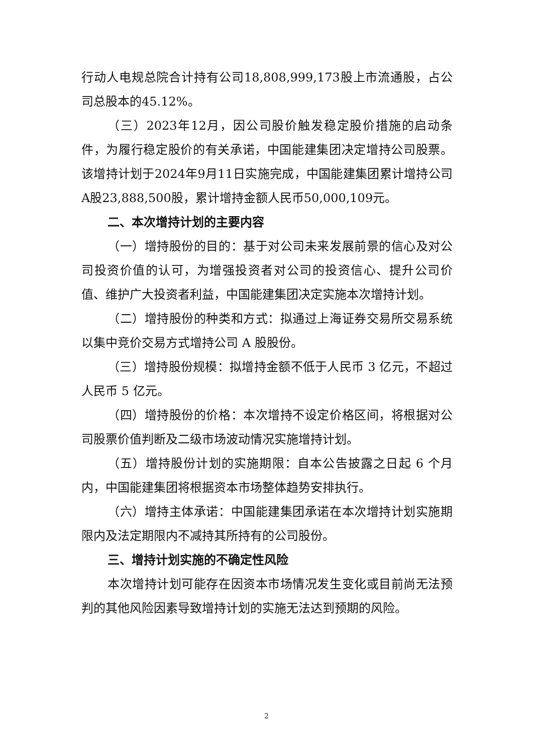行动人电规总院合计持有公司18,808,999,173股上市流通股，占公司总股本的45.12%。
（三）2023年12月，因公司股价触发稳定股价措施的启动条件，为履行稳定股价的有关承诺，中国能建集团决定增持公司股票。该增持计划于2024年9月11日实施完成，中国能建集团累计增持公司A股23,888,500股，累计增持金额人民币50,000,109元。
二、本次增持计划的主要内容
（一）增持股份的目的：基于对公司未来发展前景的信心及对公司投资价值的认可，为增强投资者对公司的投资信心、提升公司价值、维护广大投资者利益，中国能建集团决定实施本次增持计划。
（二）增持股份的种类和方式：拟通过上海证券交易所交易系统以集中竞价交易方式增持公司 A 股股份。
（三）增持股份规模：拟增持金额不低于人民币 3 亿元，不超过人民币 5 亿元。
（四）增持股份的价格：本次增持不设定价格区间，将根据对公司股票价值判断及二级市场波动情况实施增持计划。
（五）增持股份计划的实施期限：自本公告披露之日起 6 个月内，中国能建集团将根据资本市场整体趋势安排执行。
（六）增持主体承诺：中国能建集团承诺在本次增持计划实施期限内及法定期限内不减持其所持有的公司股份。
三、增持计划实施的不确定性风险
本次增持计划可能存在因资本市场情况发生变化或目前尚无法预判的其他风险因素导致增持计划的实施无法达到预期的风险。
2